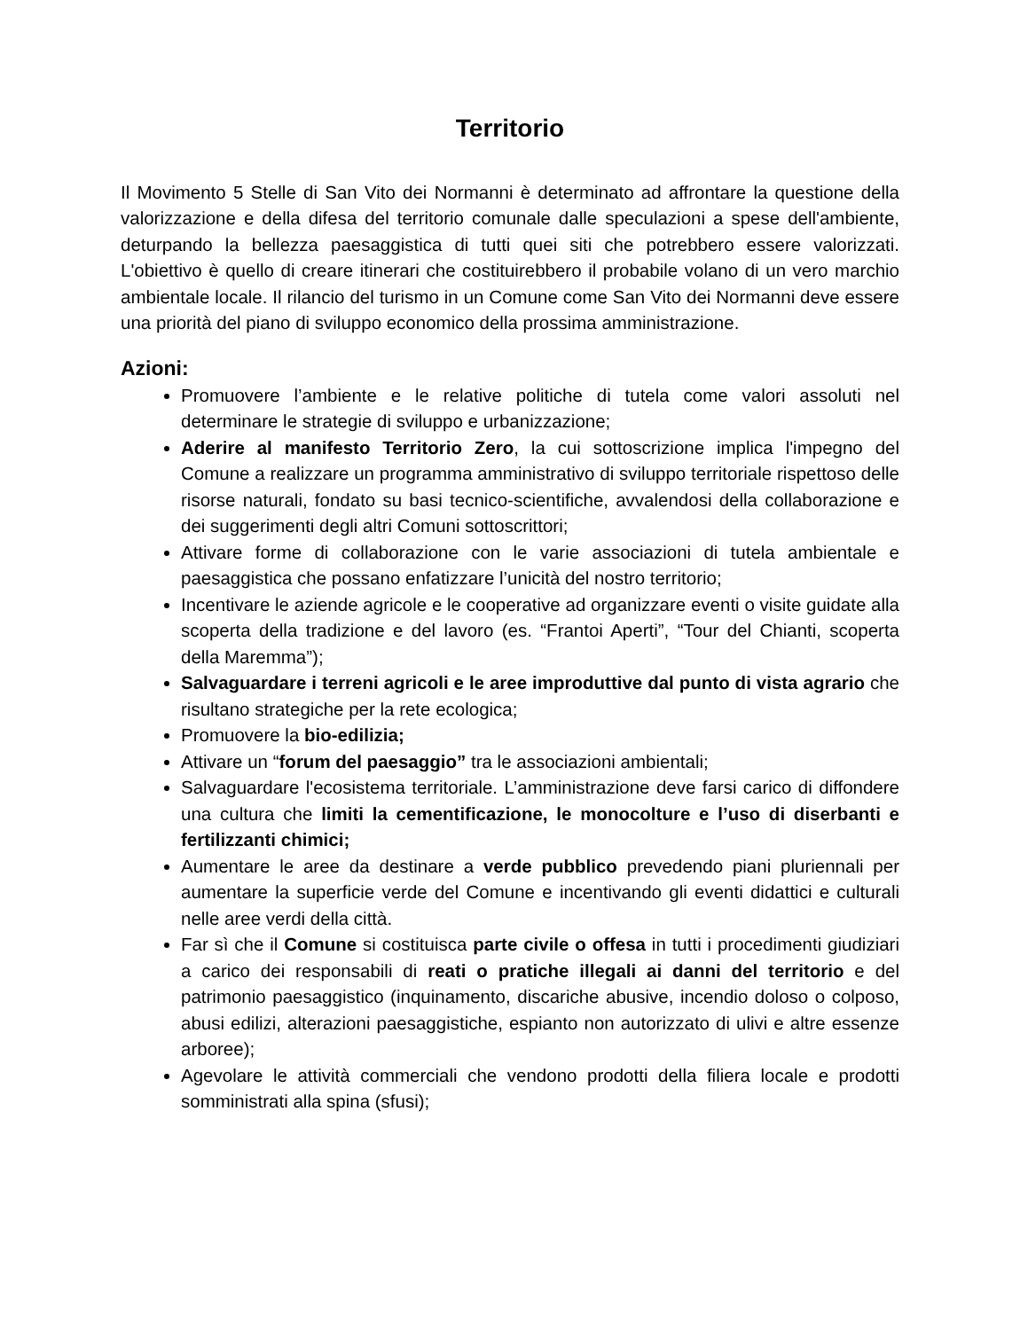Territorio
Il Movimento 5 Stelle di San Vito dei Normanni è determinato ad affrontare la questione della valorizzazione e della difesa del territorio comunale dalle speculazioni a spese dell'ambiente, deturpando la bellezza paesaggistica di tutti quei siti che potrebbero essere valorizzati. L'obiettivo è quello di creare itinerari che costituirebbero il probabile volano di un vero marchio ambientale locale. Il rilancio del turismo in un Comune come San Vito dei Normanni deve essere una priorità del piano di sviluppo economico della prossima amministrazione.
Azioni:
Promuovere l’ambiente e le relative politiche di tutela come valori assoluti nel determinare le strategie di sviluppo e urbanizzazione;
Aderire al manifesto Territorio Zero, la cui sottoscrizione implica l'impegno del Comune a realizzare un programma amministrativo di sviluppo territoriale rispettoso delle risorse naturali, fondato su basi tecnico-scientifiche, avvalendosi della collaborazione e dei suggerimenti degli altri Comuni sottoscrittori;
Attivare forme di collaborazione con le varie associazioni di tutela ambientale e paesaggistica che possano enfatizzare l’unicità del nostro territorio;
Incentivare le aziende agricole e le cooperative ad organizzare eventi o visite guidate alla scoperta della tradizione e del lavoro (es. “Frantoi Aperti”, “Tour del Chianti, scoperta della Maremma”);
Salvaguardare i terreni agricoli e le aree improduttive dal punto di vista agrario che risultano strategiche per la rete ecologica;
Promuovere la bio-edilizia;
Attivare un “forum del paesaggio” tra le associazioni ambientali;
Salvaguardare l'ecosistema territoriale. L’amministrazione deve farsi carico di diffondere una cultura che limiti la cementificazione, le monocolture e l’uso di diserbanti e fertilizzanti chimici;
Aumentare le aree da destinare a verde pubblico prevedendo piani pluriennali per aumentare la superficie verde del Comune e incentivando gli eventi didattici e culturali nelle aree verdi della città.
Far sì che il Comune si costituisca parte civile o offesa in tutti i procedimenti giudiziari a carico dei responsabili di reati o pratiche illegali ai danni del territorio e del patrimonio paesaggistico (inquinamento, discariche abusive, incendio doloso o colposo, abusi edilizi, alterazioni paesaggistiche, espianto non autorizzato di ulivi e altre essenze arboree);
Agevolare le attività commerciali che vendono prodotti della filiera locale e prodotti somministrati alla spina (sfusi);